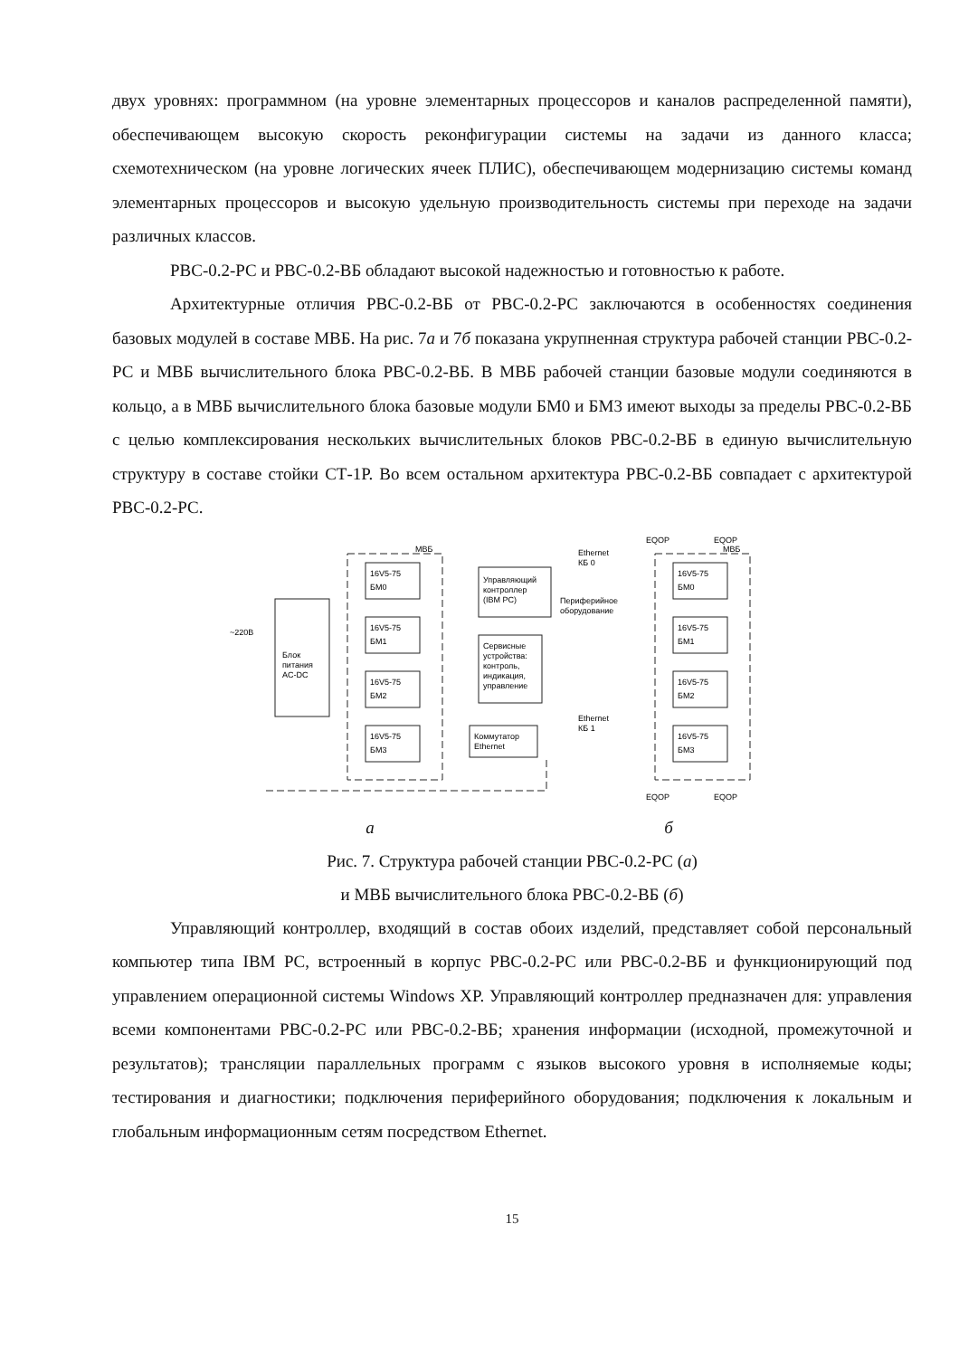двух уровнях: программном (на уровне элементарных процессоров и каналов распределенной памяти), обеспечивающем высокую скорость реконфигурации системы на задачи из данного класса; схемотехническом (на уровне логических ячеек ПЛИС), обеспечивающем модернизацию системы команд элементарных процессоров и высокую удельную производительность системы при переходе на задачи различных классов.
РВС-0.2-РС и РВС-0.2-ВБ обладают высокой надежностью и готовностью к работе.
Архитектурные отличия РВС-0.2-ВБ от РВС-0.2-РС заключаются в особенностях соединения базовых модулей в составе МВБ. На рис. 7а и 7б показана укрупненная структура рабочей станции РВС-0.2-РС и МВБ вычислительного блока РВС-0.2-ВБ. В МВБ рабочей станции базовые модули соединяются в кольцо, а в МВБ вычислительного блока базовые модули БМ0 и БМ3 имеют выходы за пределы РВС-0.2-ВБ с целью комплексирования нескольких вычислительных блоков РВС-0.2-ВБ в единую вычислительную структуру в составе стойки СТ-1Р. Во всем остальном архитектура РВС-0.2-ВБ совпадает с архитектурой РВС-0.2-РС.
~220В
Блок
питания
AC-DC
16V5-75
БМ0
16V5-75
БМ1
16V5-75
БМ2
16V5-75
БМ3
Управляющий
контроллер
(IBM PC)
Сервисные
устройства:
контроль,
индикация,
управление
Коммутатор
Ethernet
Ethernet
КБ 0
Периферийное
оборудование
Ethernet
КБ 1
МВБ
МВБ
EQOP
EQOP
16V5-75
БМ0
16V5-75
БМ1
16V5-75
БМ2
16V5-75
БМ3
EQOP
EQOP
а б
Рис. 7. Структура рабочей станции РВС-0.2-РС (а)
и МВБ вычислительного блока РВС-0.2-ВБ (б)
Управляющий контроллер, входящий в состав обоих изделий, представляет собой персональный компьютер типа IBM PC, встроенный в корпус РВС-0.2-РС или РВС-0.2-ВБ и функционирующий под управлением операционной системы Windows XP. Управляющий контроллер предназначен для: управления всеми компонентами РВС-0.2-РС или РВС-0.2-ВБ; хранения информации (исходной, промежуточной и результатов); трансляции параллельных программ с языков высокого уровня в исполняемые коды; тестирования и диагностики; подключения периферийного оборудования; подключения к локальным и глобальным информационным сетям посредством Ethernet.
15